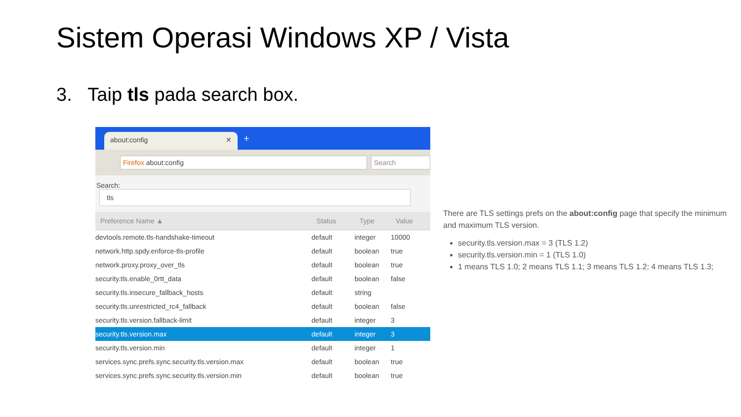Sistem Operasi Windows XP / Vista
3. Taip tls pada search box.
about:config ✕ +
Firefox about:config Search
Search: tls
| Preference Name ▲ | Status | Type | Value |
| --- | --- | --- | --- |
| devtools.remote.tls-handshake-timeout | default | integer | 10000 |
| network.http.spdy.enforce-tls-profile | default | boolean | true |
| network.proxy.proxy_over_tls | default | boolean | true |
| security.tls.enable_0rtt_data | default | boolean | false |
| security.tls.insecure_fallback_hosts | default | string | |
| security.tls.unrestricted_rc4_fallback | default | boolean | false |
| security.tls.version.fallback-limit | default | integer | 3 |
| security.tls.version.max | default | integer | 3 |
| security.tls.version.min | default | integer | 1 |
| services.sync.prefs.sync.security.tls.version.max | default | boolean | true |
| services.sync.prefs.sync.security.tls.version.min | default | boolean | true |
There are TLS settings prefs on the about:config page that specify the minimum and maximum TLS version.
security.tls.version.max = 3 (TLS 1.2)
security.tls.version.min = 1 (TLS 1.0)
1 means TLS 1.0; 2 means TLS 1.1; 3 means TLS 1.2; 4 means TLS 1.3;